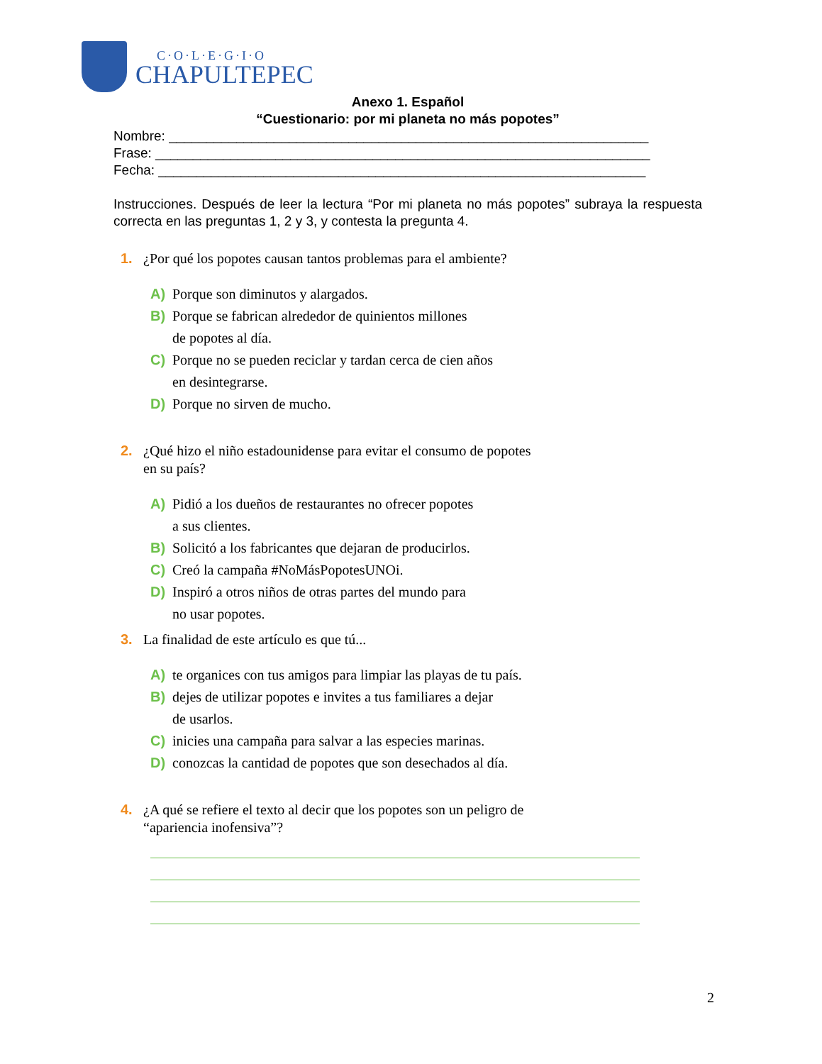C·O·L·E·G·I·O
CHAPULTEPEC
Anexo 1. Español
“Cuestionario: por mi planeta no más popotes”
Nombre: ________________________________________________________________
Frase: __________________________________________________________________
Fecha: _________________________________________________________________
Instrucciones. Después de leer la lectura “Por mi planeta no más popotes” subraya la respuesta correcta en las preguntas 1, 2 y 3, y contesta la pregunta 4.
1. ¿Por qué los popotes causan tantos problemas para el ambiente?
A) Porque son diminutos y alargados.
B) Porque se fabrican alrededor de quinientos millones
de popotes al día.
C) Porque no se pueden reciclar y tardan cerca de cien años
en desintegrarse.
D) Porque no sirven de mucho.
2. ¿Qué hizo el niño estadounidense para evitar el consumo de popotes
en su país?
A) Pidió a los dueños de restaurantes no ofrecer popotes
a sus clientes.
B) Solicitó a los fabricantes que dejaran de producirlos.
C) Creó la campaña #NoMásPopotesUNOi.
D) Inspiró a otros niños de otras partes del mundo para
no usar popotes.
3. La finalidad de este artículo es que tú...
A) te organices con tus amigos para limpiar las playas de tu país.
B) dejes de utilizar popotes e invites a tus familiares a dejar
de usarlos.
C) inicies una campaña para salvar a las especies marinas.
D) conozcas la cantidad de popotes que son desechados al día.
4. ¿A qué se refiere el texto al decir que los popotes son un peligro de
“apariencia inofensiva”?
2